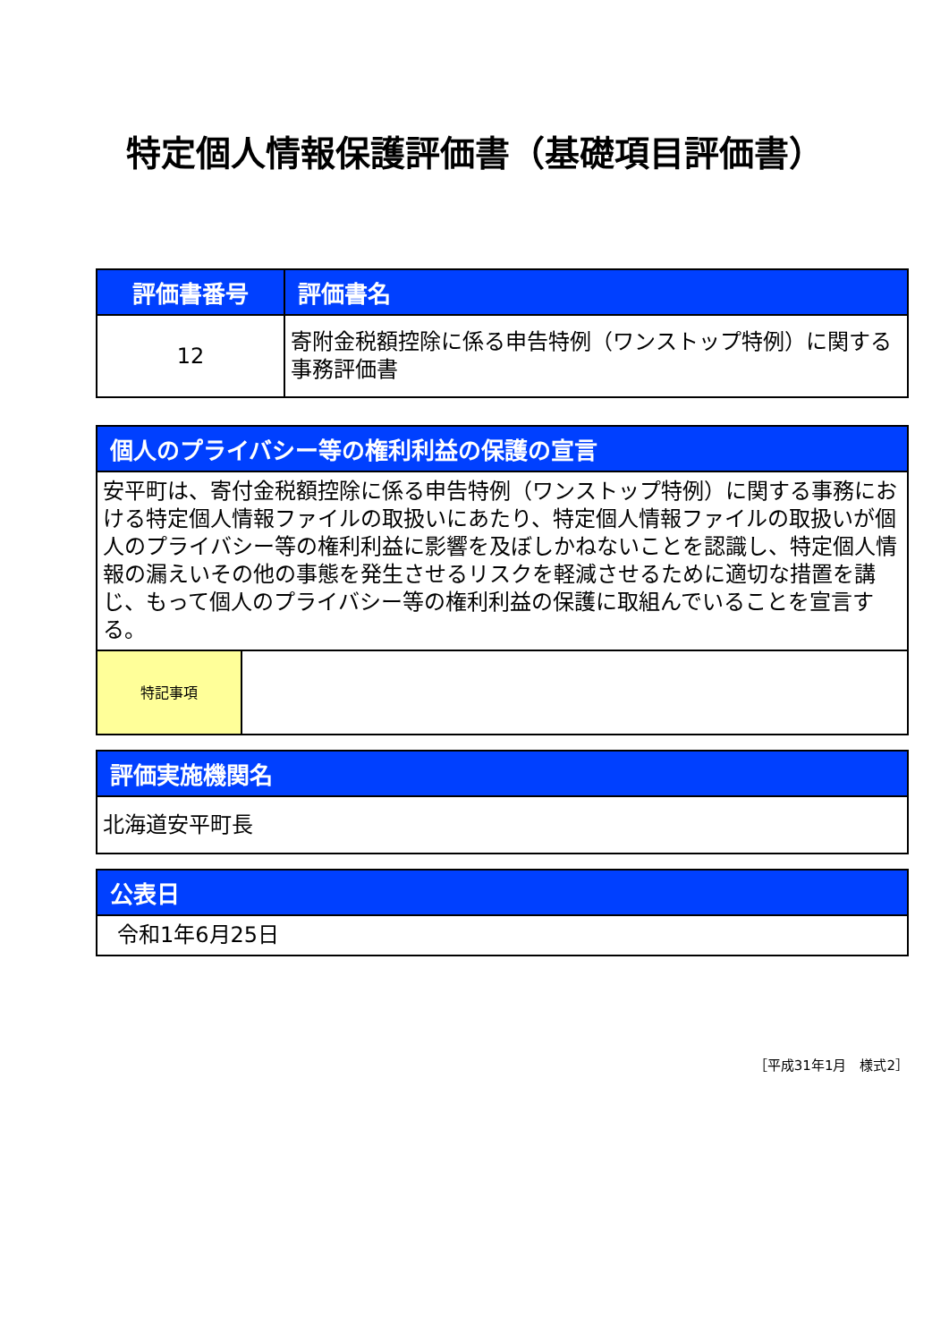特定個人情報保護評価書（基礎項目評価書）
| 評価書番号 | 評価書名 |
| --- | --- |
| 12 | 寄附金税額控除に係る申告特例（ワンストップ特例）に関する事務評価書 |
| 個人のプライバシー等の権利利益の保護の宣言 | |
| --- | --- |
| 安平町は、寄付金税額控除に係る申告特例（ワンストップ特例）に関する事務における特定個人情報ファイルの取扱いにあたり、特定個人情報ファイルの取扱いが個人のプライバシー等の権利利益に影響を及ぼしかねないことを認識し、特定個人情報の漏えいその他の事態を発生させるリスクを軽減させるために適切な措置を講じ、もって個人のプライバシー等の権利利益の保護に取組んでいることを宣言する。 | |
| 特記事項 | |
| 評価実施機関名 |
| --- |
| 北海道安平町長 |
| 公表日 |
| --- |
| 令和1年6月25日 |
［平成31年1月　様式2］